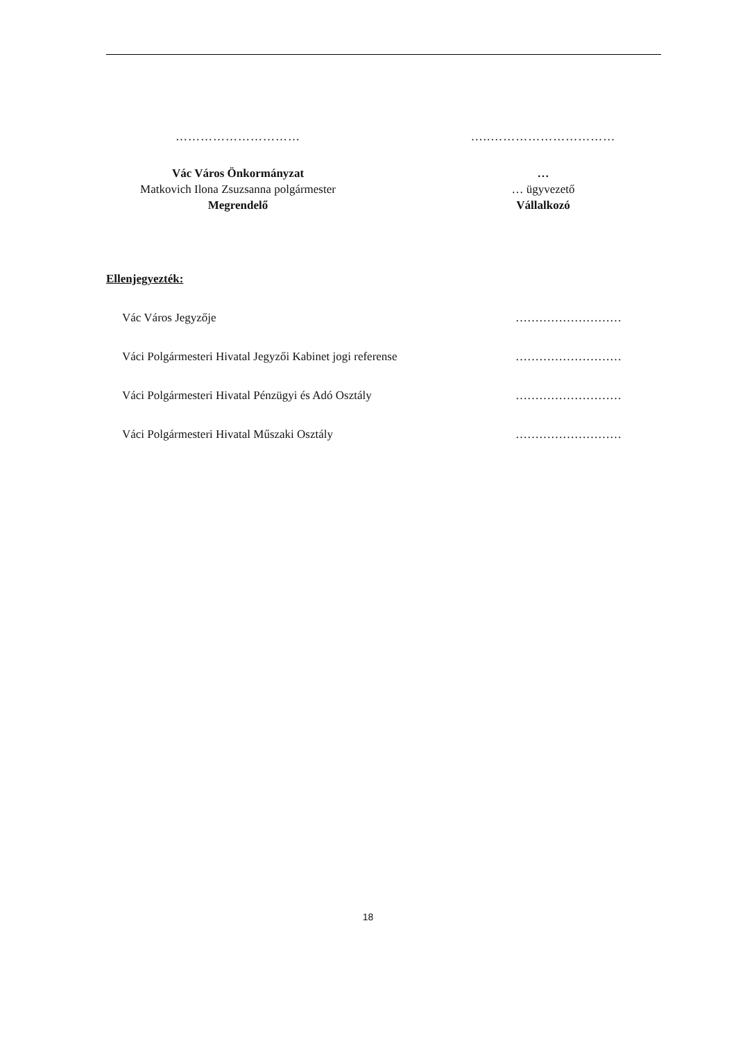…………………………
Vác Város Önkormányzat
Matkovich Ilona Zsuzsanna polgármester
Megrendelő
…..…………………………
…
… ügyvezető
Vállalkozó
Ellenjegyezték:
Vác Város Jegyzője ………………………
Váci Polgármesteri Hivatal Jegyzői Kabinet jogi referense ………………………
Váci Polgármesteri Hivatal Pénzügyi és Adó Osztály ………………………
Váci Polgármesteri Hivatal Műszaki Osztály ………………………
18